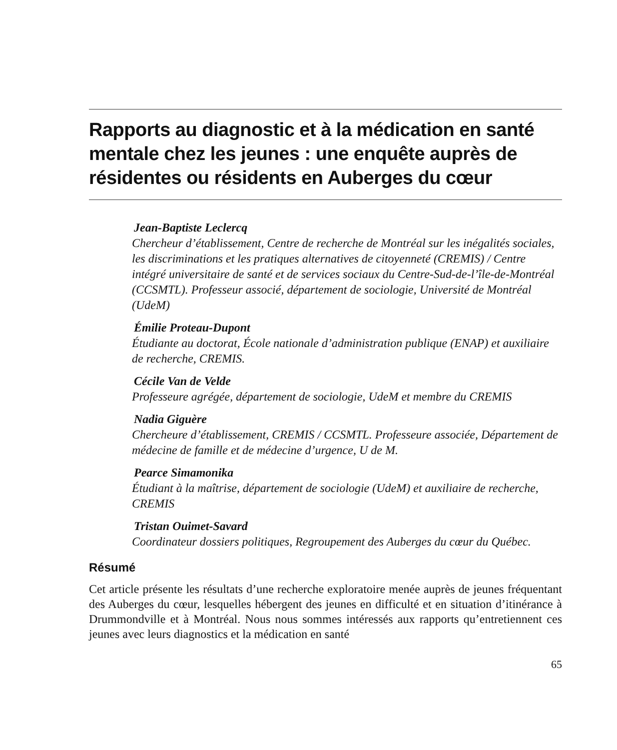Rapports au diagnostic et à la médication en santé mentale chez les jeunes : une enquête auprès de résidentes ou résidents en Auberges du cœur
Jean-Baptiste Leclercq
Chercheur d’établissement, Centre de recherche de Montréal sur les inégalités sociales, les discriminations et les pratiques alternatives de citoyenneté (CREMIS) / Centre intégré universitaire de santé et de services sociaux du Centre-Sud-de-l’île-de-Montréal (CCSMTL). Professeur associé, département de sociologie, Université de Montréal (UdeM)
Émilie Proteau-Dupont
Étudiante au doctorat, École nationale d’administration publique (ENAP) et auxiliaire de recherche, CREMIS.
Cécile Van de Velde
Professeure agrégée, département de sociologie, UdeM et membre du CREMIS
Nadia Giguère
Chercheure d’établissement, CREMIS / CCSMTL. Professeure associée, Département de médecine de famille et de médecine d’urgence, U de M.
Pearce Simamonika
Étudiant à la maîtrise, département de sociologie (UdeM) et auxiliaire de recherche, CREMIS
Tristan Ouimet-Savard
Coordinateur dossiers politiques, Regroupement des Auberges du cœur du Québec.
Résumé
Cet article présente les résultats d’une recherche exploratoire menée auprès de jeunes fréquentant des Auberges du cœur, lesquelles hébergent des jeunes en difficulté et en situation d’itinérance à Drummondville et à Montréal. Nous nous sommes intéressés aux rapports qu’entretiennent ces jeunes avec leurs diagnostics et la médication en santé
65